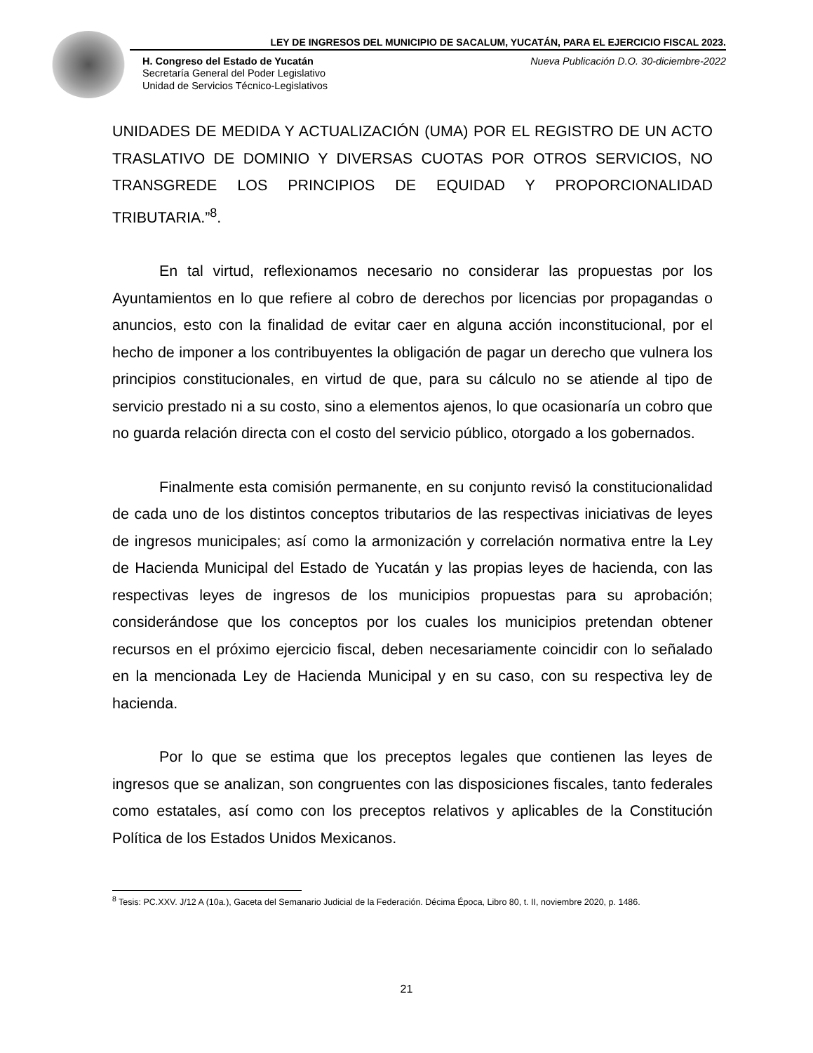LEY DE INGRESOS DEL MUNICIPIO DE SACALUM, YUCATÁN, PARA EL EJERCICIO FISCAL 2023.
H. Congreso del Estado de Yucatán Nueva Publicación D.O. 30-diciembre-2022
Secretaría General del Poder Legislativo
Unidad de Servicios Técnico-Legislativos
UNIDADES DE MEDIDA Y ACTUALIZACIÓN (UMA) POR EL REGISTRO DE UN ACTO TRASLATIVO DE DOMINIO Y DIVERSAS CUOTAS POR OTROS SERVICIOS, NO TRANSGREDE LOS PRINCIPIOS DE EQUIDAD Y PROPORCIONALIDAD TRIBUTARIA.”<sup>8</sup>.
En tal virtud, reflexionamos necesario no considerar las propuestas por los Ayuntamientos en lo que refiere al cobro de derechos por licencias por propagandas o anuncios, esto con la finalidad de evitar caer en alguna acción inconstitucional, por el hecho de imponer a los contribuyentes la obligación de pagar un derecho que vulnera los principios constitucionales, en virtud de que, para su cálculo no se atiende al tipo de servicio prestado ni a su costo, sino a elementos ajenos, lo que ocasionaría un cobro que no guarda relación directa con el costo del servicio público, otorgado a los gobernados.
Finalmente esta comisión permanente, en su conjunto revisó la constitucionalidad de cada uno de los distintos conceptos tributarios de las respectivas iniciativas de leyes de ingresos municipales; así como la armonización y correlación normativa entre la Ley de Hacienda Municipal del Estado de Yucatán y las propias leyes de hacienda, con las respectivas leyes de ingresos de los municipios propuestas para su aprobación; considerándose que los conceptos por los cuales los municipios pretendan obtener recursos en el próximo ejercicio fiscal, deben necesariamente coincidir con lo señalado en la mencionada Ley de Hacienda Municipal y en su caso, con su respectiva ley de hacienda.
Por lo que se estima que los preceptos legales que contienen las leyes de ingresos que se analizan, son congruentes con las disposiciones fiscales, tanto federales como estatales, así como con los preceptos relativos y aplicables de la Constitución Política de los Estados Unidos Mexicanos.
<sup>8</sup> Tesis: PC.XXV. J/12 A (10a.), Gaceta del Semanario Judicial de la Federación. Décima Época, Libro 80, t. II, noviembre 2020, p. 1486.
21